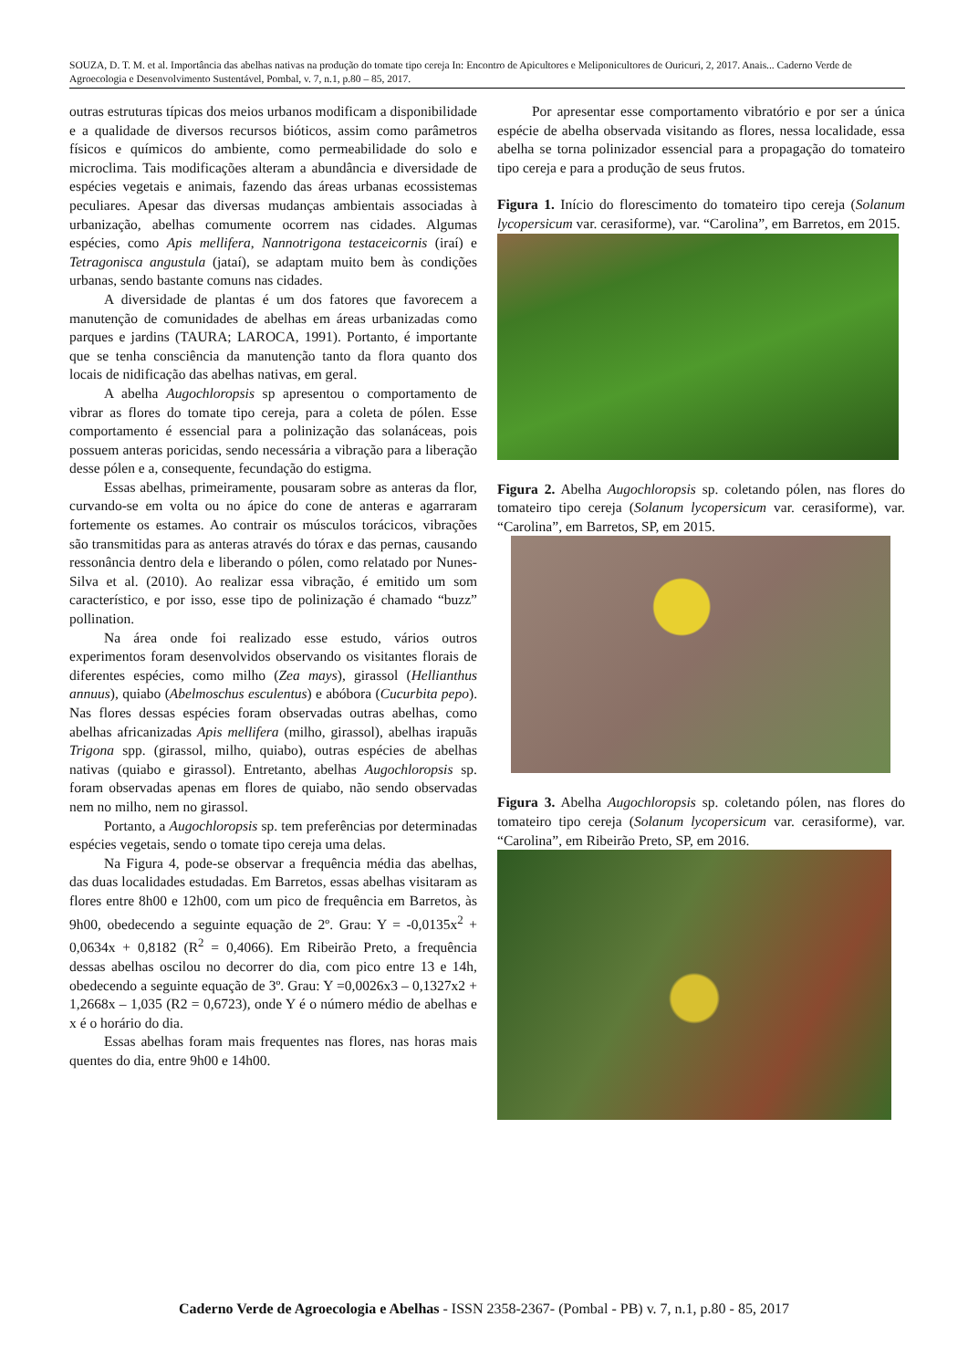SOUZA, D. T. M. et al. Importância das abelhas nativas na produção do tomate tipo cereja In: Encontro de Apicultores e Meliponicultores de Ouricuri, 2, 2017. Anais... Caderno Verde de Agroecologia e Desenvolvimento Sustentável, Pombal, v. 7, n.1, p.80 – 85, 2017.
outras estruturas típicas dos meios urbanos modificam a disponibilidade e a qualidade de diversos recursos bióticos, assim como parâmetros físicos e químicos do ambiente, como permeabilidade do solo e microclima. Tais modificações alteram a abundância e diversidade de espécies vegetais e animais, fazendo das áreas urbanas ecossistemas peculiares. Apesar das diversas mudanças ambientais associadas à urbanização, abelhas comumente ocorrem nas cidades. Algumas espécies, como Apis mellifera, Nannotrigona testaceicornis (iraí) e Tetragonisca angustula (jataí), se adaptam muito bem às condições urbanas, sendo bastante comuns nas cidades.
A diversidade de plantas é um dos fatores que favorecem a manutenção de comunidades de abelhas em áreas urbanizadas como parques e jardins (TAURA; LAROCA, 1991). Portanto, é importante que se tenha consciência da manutenção tanto da flora quanto dos locais de nidificação das abelhas nativas, em geral.
A abelha Augochloropsis sp apresentou o comportamento de vibrar as flores do tomate tipo cereja, para a coleta de pólen. Esse comportamento é essencial para a polinização das solanáceas, pois possuem anteras poricidas, sendo necessária a vibração para a liberação desse pólen e a, consequente, fecundação do estigma.
Essas abelhas, primeiramente, pousaram sobre as anteras da flor, curvando-se em volta ou no ápice do cone de anteras e agarraram fortemente os estames. Ao contrair os músculos torácicos, vibrações são transmitidas para as anteras através do tórax e das pernas, causando ressonância dentro dela e liberando o pólen, como relatado por Nunes-Silva et al. (2010). Ao realizar essa vibração, é emitido um som característico, e por isso, esse tipo de polinização é chamado “buzz” pollination.
Na área onde foi realizado esse estudo, vários outros experimentos foram desenvolvidos observando os visitantes florais de diferentes espécies, como milho (Zea mays), girassol (Hellianthus annuus), quiabo (Abelmoschus esculentus) e abóbora (Cucurbita pepo). Nas flores dessas espécies foram observadas outras abelhas, como abelhas africanizadas Apis mellifera (milho, girassol), abelhas irapuãs Trigona spp. (girassol, milho, quiabo), outras espécies de abelhas nativas (quiabo e girassol). Entretanto, abelhas Augochloropsis sp. foram observadas apenas em flores de quiabo, não sendo observadas nem no milho, nem no girassol.
Portanto, a Augochloropsis sp. tem preferências por determinadas espécies vegetais, sendo o tomate tipo cereja uma delas.
Na Figura 4, pode-se observar a frequência média das abelhas, das duas localidades estudadas. Em Barretos, essas abelhas visitaram as flores entre 8h00 e 12h00, com um pico de frequência em Barretos, às 9h00, obedecendo a seguinte equação de 2º. Grau: Y = -0,0135x<sup>2</sup> + 0,0634x + 0,8182 (R<sup>2</sup> = 0,4066). Em Ribeirão Preto, a frequência dessas abelhas oscilou no decorrer do dia, com pico entre 13 e 14h, obedecendo a seguinte equação de 3º. Grau: Y =0,0026x3 – 0,1327x2 + 1,2668x – 1,035 (R2 = 0,6723), onde Y é o número médio de abelhas e x é o horário do dia.
Essas abelhas foram mais frequentes nas flores, nas horas mais quentes do dia, entre 9h00 e 14h00.
Por apresentar esse comportamento vibratório e por ser a única espécie de abelha observada visitando as flores, nessa localidade, essa abelha se torna polinizador essencial para a propagação do tomateiro tipo cereja e para a produção de seus frutos.
Figura 1. Início do florescimento do tomateiro tipo cereja (Solanum lycopersicum var. cerasiforme), var. “Carolina”, em Barretos, em 2015.
Figura 2. Abelha Augochloropsis sp. coletando pólen, nas flores do tomateiro tipo cereja (Solanum lycopersicum var. cerasiforme), var. “Carolina”, em Barretos, SP, em 2015.
Figura 3. Abelha Augochloropsis sp. coletando pólen, nas flores do tomateiro tipo cereja (Solanum lycopersicum var. cerasiforme), var. “Carolina”, em Ribeirão Preto, SP, em 2016.
Caderno Verde de Agroecologia e Abelhas - ISSN 2358-2367- (Pombal - PB) v. 7, n.1, p.80 - 85, 2017